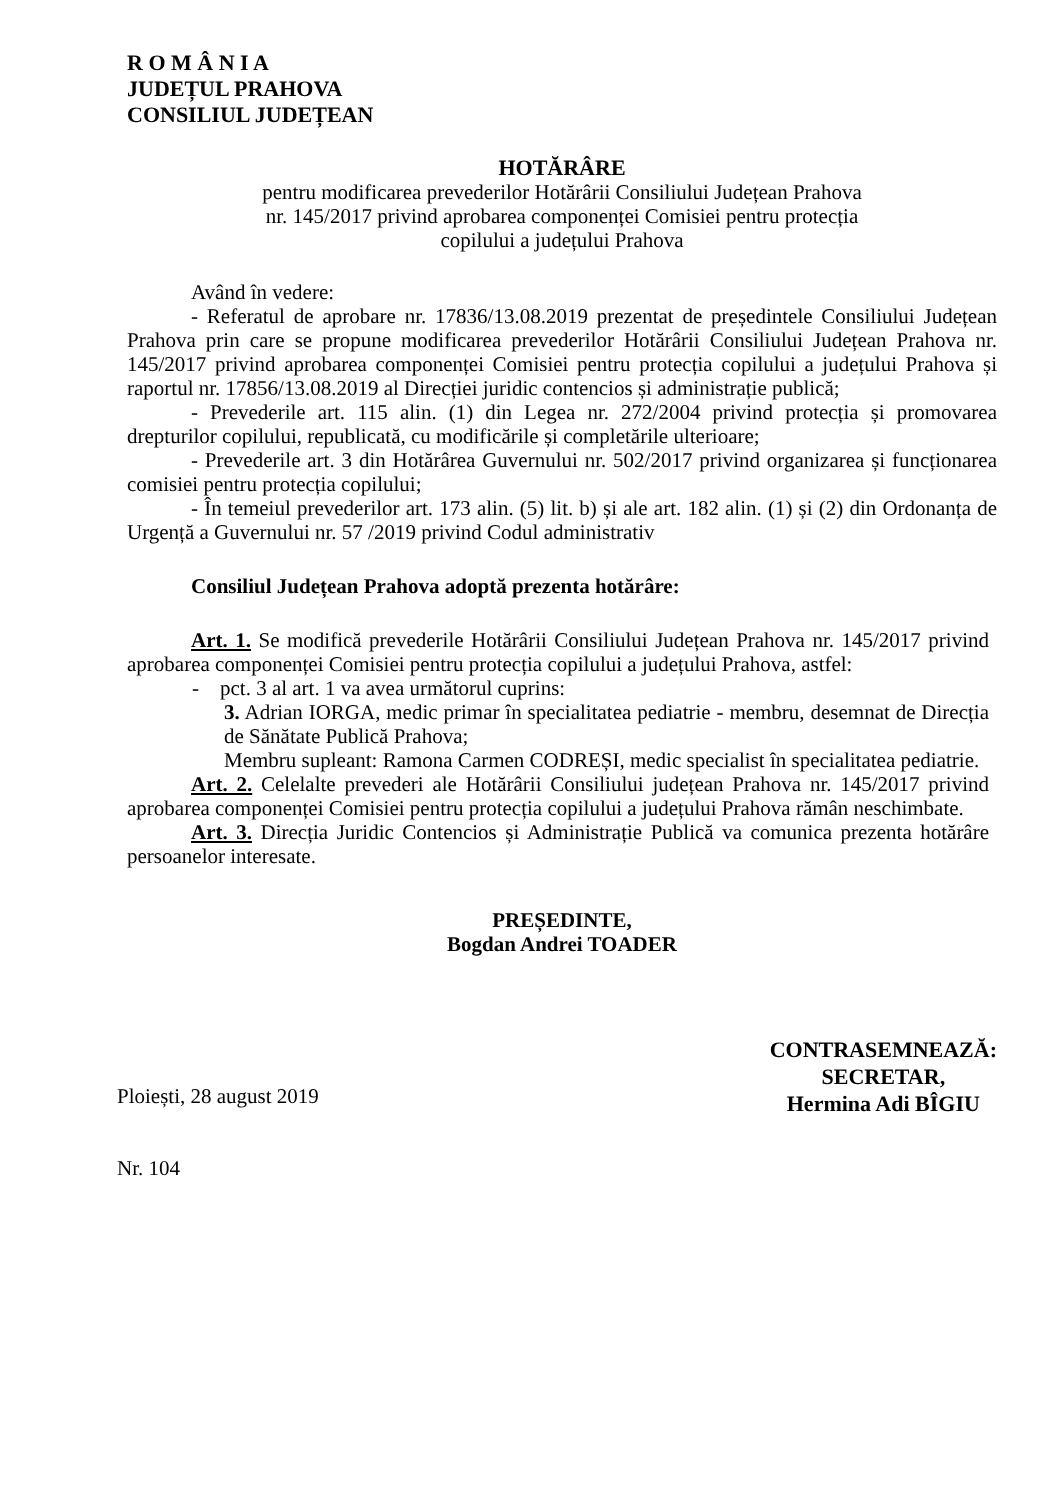R O M Â N I A
JUDEȚUL PRAHOVA
CONSILIUL JUDEȚEAN
HOTĂRÂRE
pentru modificarea prevederilor Hotărârii Consiliului Județean Prahova
nr. 145/2017 privind aprobarea componenței Comisiei pentru protecția
copilului a județului Prahova
Având în vedere:
- Referatul de aprobare nr. 17836/13.08.2019 prezentat de președintele Consiliului Județean Prahova prin care se propune modificarea prevederilor Hotărârii Consiliului Județean Prahova nr. 145/2017 privind aprobarea componenței Comisiei pentru protecția copilului a județului Prahova și raportul nr. 17856/13.08.2019 al Direcției juridic contencios și administrație publică;
- Prevederile art. 115 alin. (1) din Legea nr. 272/2004 privind protecția și promovarea drepturilor copilului, republicată, cu modificările și completările ulterioare;
- Prevederile art. 3 din Hotărârea Guvernului nr. 502/2017 privind organizarea și funcționarea comisiei pentru protecția copilului;
- În temeiul prevederilor art. 173 alin. (5) lit. b) și ale art. 182 alin. (1) și (2) din Ordonanța de Urgență a Guvernului nr. 57 /2019 privind Codul administrativ
Consiliul Județean Prahova adoptă prezenta hotărâre:
Art. 1. Se modifică prevederile Hotărârii Consiliului Județean Prahova nr. 145/2017 privind aprobarea componenței Comisiei pentru protecția copilului a județului Prahova, astfel:
- pct. 3 al art. 1 va avea următorul cuprins:
3. Adrian IORGA, medic primar în specialitatea pediatrie - membru, desemnat de Direcția de Sănătate Publică Prahova;
Membru supleant: Ramona Carmen CODREȘI, medic specialist în specialitatea pediatrie.
Art. 2. Celelalte prevederi ale Hotărârii Consiliului județean Prahova nr. 145/2017 privind aprobarea componenței Comisiei pentru protecția copilului a județului Prahova rămân neschimbate.
Art. 3. Direcția Juridic Contencios și Administrație Publică va comunica prezenta hotărâre persoanelor interesate.
PREȘEDINTE,
Bogdan Andrei TOADER
Ploiești, 28 august 2019
Nr. 104
CONTRASEMNEAZĂ:
SECRETAR,
Hermina Adi BÎGIU